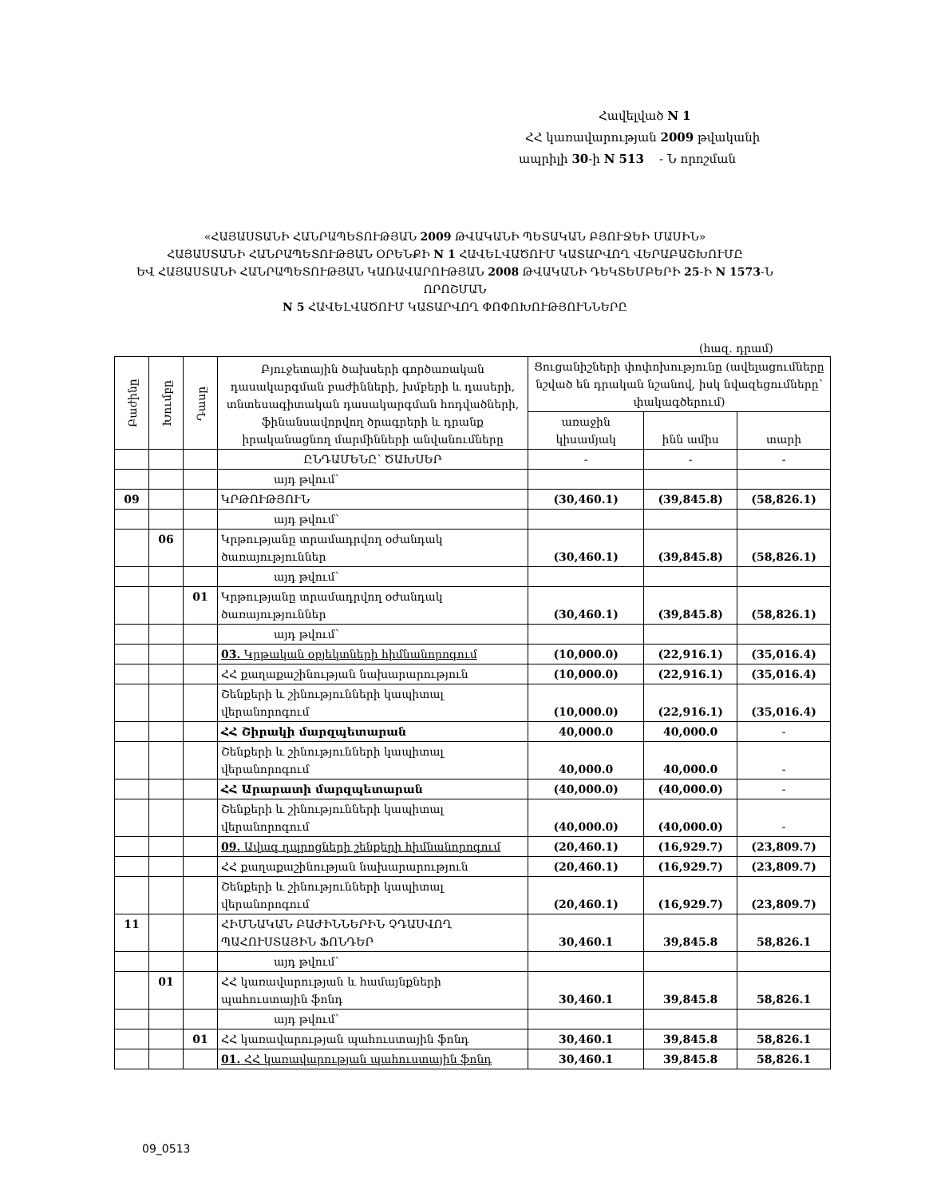Հավելված N 1
ՀՀ կառավարության 2009 թվականի
ապրիլի 30-ի N 513 - Ն որոշման
«ՀԱՅԱՍՏԱՆԻ ՀԱՆՐԱՊԵՏՈՒԹՅԱՆ 2009 ԹՎԱԿԱՆԻ ՊԵՏԱԿԱՆ ԲՅՈՒՋԵԻ ՄԱՍԻՆ»
ՀԱՅԱՍՏԱՆԻ ՀԱՆՐԱՊԵՏՈՒԹՅԱՆ ՕՐԵՆՔԻ N 1 ՀԱՎԵԼՎԱԾՈՒՄ ԿԱՏԱՐՎՈՂ ՎԵՐԱԲԱՇԽՈՒՄԸ
ԵՎ ՀԱՅԱՍՏԱՆԻ ՀԱՆՐԱՊԵՏՈՒԹՅԱՆ ԿԱՌԱՎԱՐՈՒԹՅԱՆ 2008 ԹՎԱԿԱՆԻ ԴԵԿՏԵՄԲԵՐԻ 25-Ի N 1573-Ն ՈՐՈՇՄԱՆ
N 5 ՀԱՎԵԼՎԱԾՈՒՄ ԿԱՏԱՐՎՈՂ ՓՈՓՈԽՈՒԹՅՈՒՆՆԵՐԸ
(հազ. դրամ)
| Բաժինը | Խումբը | Դասը | Բյուջետային ծախսերի գործառական դասակարգման բաժինների, խմբերի և դասերի, տնտեսագիտական դասակարգման հոդվածների, ֆինանսավորվող ծրագրերի և դրանք իրականացնող մարմինների անվանումները | Ցուցանիշների փոփոխությունը (ավելացումները նշված են դրական նշանով, իսկ նվազեցումները՝ փակագծերում) | | |
| --- | --- | --- | --- | --- | --- | --- |
| | | | | առաջին կիսամյակ | ինն ամիս | տարի |
| | | | ԸՆԴԱՄԵՆԸ՝ ԾԱԽՍԵՐ | - | - | - |
| | | | այդ թվում՝ | | | |
| 09 | | | ԿՐԹՈՒԹՅՈՒՆ | (30,460.1) | (39,845.8) | (58,826.1) |
| | | | այդ թվում՝ | | | |
| | 06 | | Կրթությանը տրամադրվող օժանդակ ծառայություններ | (30,460.1) | (39,845.8) | (58,826.1) |
| | | | այդ թվում՝ | | | |
| | | 01 | Կրթությանը տրամադրվող օժանդակ ծառայություններ | (30,460.1) | (39,845.8) | (58,826.1) |
| | | | այդ թվում՝ | | | |
| | | | 03. Կրթական օբյեկտների հիմնանորոգում | (10,000.0) | (22,916.1) | (35,016.4) |
| | | | ՀՀ քաղաքաշինության նախարարություն | (10,000.0) | (22,916.1) | (35,016.4) |
| | | | Շենքերի և շինությունների կապիտալ վերանորոգում | (10,000.0) | (22,916.1) | (35,016.4) |
| | | | ՀՀ Շիրակի մարզպետարան | 40,000.0 | 40,000.0 | - |
| | | | Շենքերի և շինությունների կապիտալ վերանորոգում | 40,000.0 | 40,000.0 | - |
| | | | ՀՀ Արարատի մարզպետարան | (40,000.0) | (40,000.0) | - |
| | | | Շենքերի և շինությունների կապիտալ վերանորոգում | (40,000.0) | (40,000.0) | - |
| | | | 09. Ավագ դպրոցների շենքերի հիմնանորոգում | (20,460.1) | (16,929.7) | (23,809.7) |
| | | | ՀՀ քաղաքաշինության նախարարություն | (20,460.1) | (16,929.7) | (23,809.7) |
| | | | Շենքերի և շինությունների կապիտալ վերանորոգում | (20,460.1) | (16,929.7) | (23,809.7) |
| 11 | | | ՀԻՄՆԱԿԱՆ ԲԱԺԻՆՆԵՐԻՆ ՉԴԱՍՎՈՂ ՊԱՀՈՒՍՏԱՅԻՆ ՖՈՆԴԵՐ | 30,460.1 | 39,845.8 | 58,826.1 |
| | | | այդ թվում՝ | | | |
| | 01 | | ՀՀ կառավարության և համայնքների պահուստային ֆոնդ | 30,460.1 | 39,845.8 | 58,826.1 |
| | | | այդ թվում՝ | | | |
| | | 01 | ՀՀ կառավարության պահուստային ֆոնդ | 30,460.1 | 39,845.8 | 58,826.1 |
| | | | 01. ՀՀ կառավարության պահուստային ֆոնդ | 30,460.1 | 39,845.8 | 58,826.1 |
09_0513